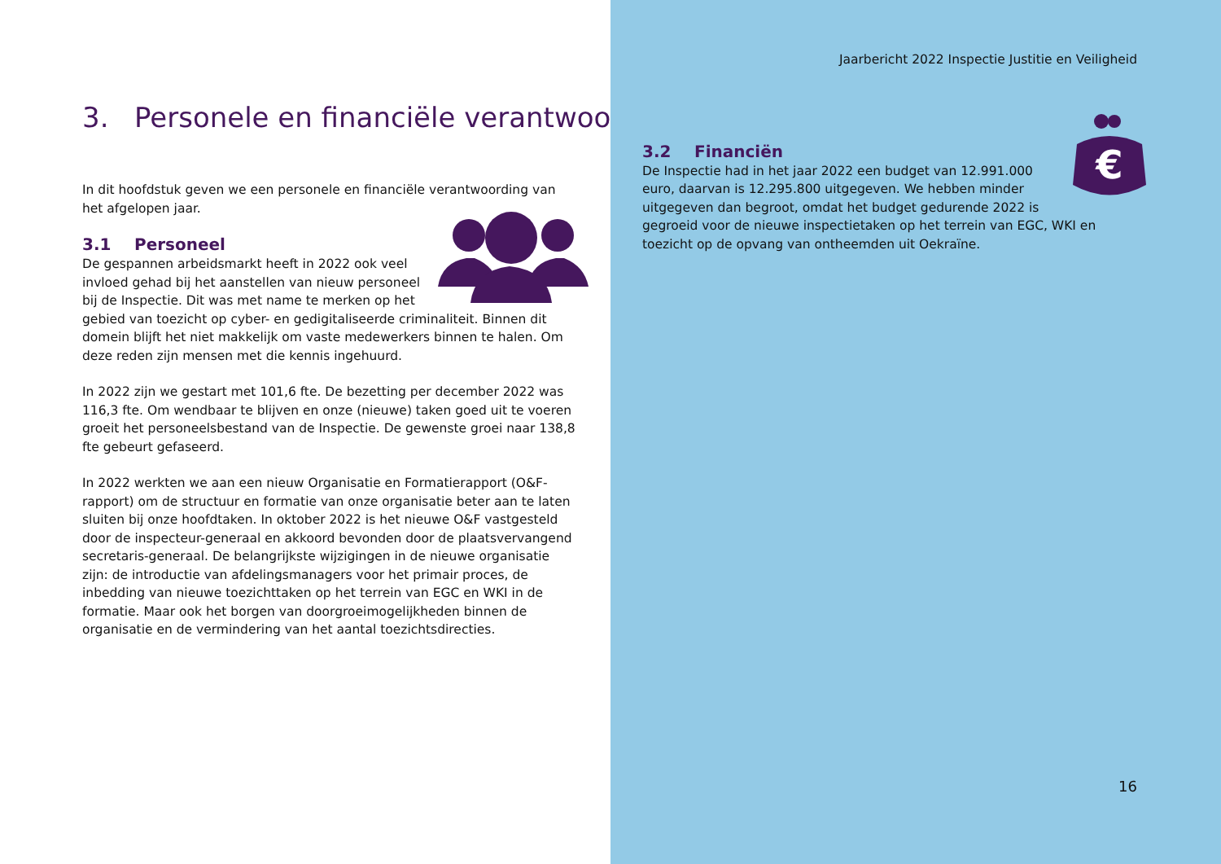3. Personele en financiële verantwoording
In dit hoofdstuk geven we een personele en financiële verantwoording van het afgelopen jaar.
3.1 Personeel
De gespannen arbeidsmarkt heeft in 2022 ook veel invloed gehad bij het aanstellen van nieuw personeel bij de Inspectie. Dit was met name te merken op het gebied van toezicht op cyber- en gedigitaliseerde criminaliteit. Binnen dit domein blijft het niet makkelijk om vaste medewerkers binnen te halen. Om deze reden zijn mensen met die kennis ingehuurd.
In 2022 zijn we gestart met 101,6 fte. De bezetting per december 2022 was 116,3 fte. Om wendbaar te blijven en onze (nieuwe) taken goed uit te voeren groeit het personeelsbestand van de Inspectie. De gewenste groei naar 138,8 fte gebeurt gefaseerd.
In 2022 werkten we aan een nieuw Organisatie en Formatierapport (O&F-rapport) om de structuur en formatie van onze organisatie beter aan te laten sluiten bij onze hoofdtaken. In oktober 2022 is het nieuwe O&F vastgesteld door de inspecteur-generaal en akkoord bevonden door de plaatsvervangend secretaris-generaal. De belangrijkste wijzigingen in de nieuwe organisatie zijn: de introductie van afdelingsmanagers voor het primair proces, de inbedding van nieuwe toezichttaken op het terrein van EGC en WKI in de formatie. Maar ook het borgen van doorgroeimogelijkheden binnen de organisatie en de vermindering van het aantal toezichtsdirecties.
Jaarbericht 2022 Inspectie Justitie en Veiligheid
€
3.2 Financiën
De Inspectie had in het jaar 2022 een budget van 12.991.000 euro, daarvan is 12.295.800 uitgegeven. We hebben minder uitgegeven dan begroot, omdat het budget gedurende 2022 is gegroeid voor de nieuwe inspectietaken op het terrein van EGC, WKI en toezicht op de opvang van ontheemden uit Oekraïne.
16